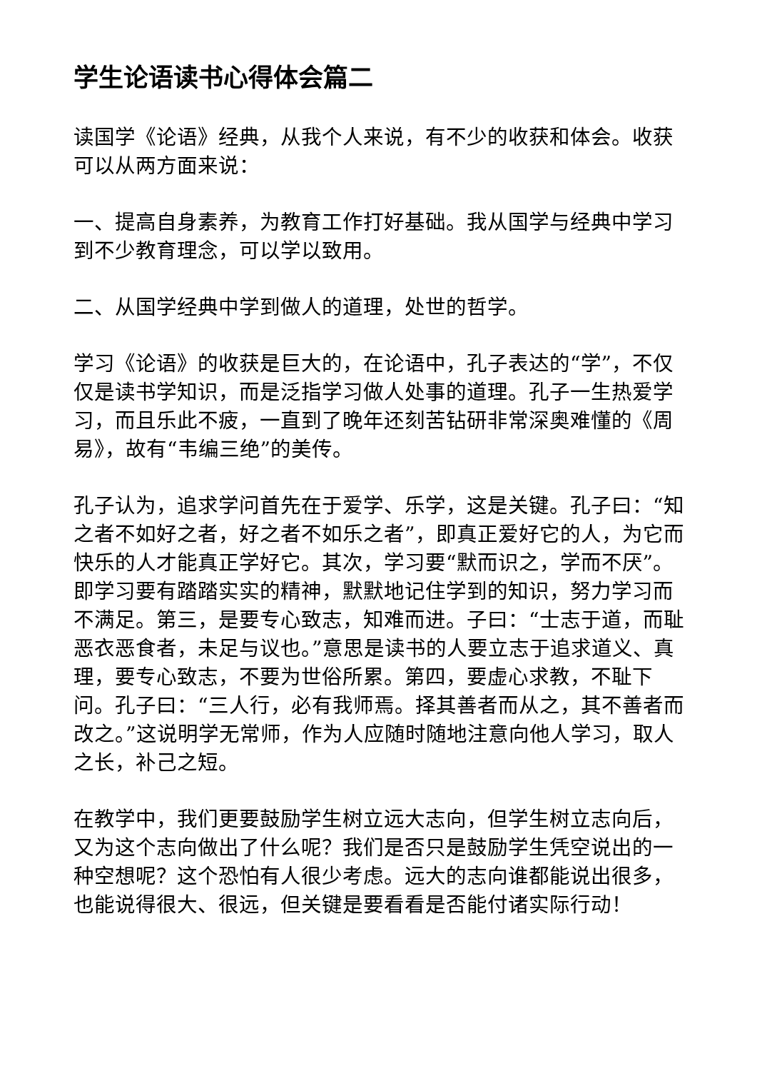学生论语读书心得体会篇二
读国学《论语》经典，从我个人来说，有不少的收获和体会。收获可以从两方面来说：
一、提高自身素养，为教育工作打好基础。我从国学与经典中学习到不少教育理念，可以学以致用。
二、从国学经典中学到做人的道理，处世的哲学。
学习《论语》的收获是巨大的，在论语中，孔子表达的“学”，不仅仅是读书学知识，而是泛指学习做人处事的道理。孔子一生热爱学习，而且乐此不疲，一直到了晚年还刻苦钻研非常深奥难懂的《周易》，故有“韦编三绝”的美传。
孔子认为，追求学问首先在于爱学、乐学，这是关键。孔子曰：“知之者不如好之者，好之者不如乐之者”，即真正爱好它的人，为它而快乐的人才能真正学好它。其次，学习要“默而识之，学而不厌”。即学习要有踏踏实实的精神，默默地记住学到的知识，努力学习而不满足。第三，是要专心致志，知难而进。子曰：“士志于道，而耻恶衣恶食者，未足与议也。”意思是读书的人要立志于追求道义、真理，要专心致志，不要为世俗所累。第四，要虚心求教，不耻下问。孔子曰：“三人行，必有我师焉。择其善者而从之，其不善者而改之。”这说明学无常师，作为人应随时随地注意向他人学习，取人之长，补己之短。
在教学中，我们更要鼓励学生树立远大志向，但学生树立志向后，又为这个志向做出了什么呢？我们是否只是鼓励学生凭空说出的一种空想呢？这个恐怕有人很少考虑。远大的志向谁都能说出很多，也能说得很大、很远，但关键是要看看是否能付诸实际行动！